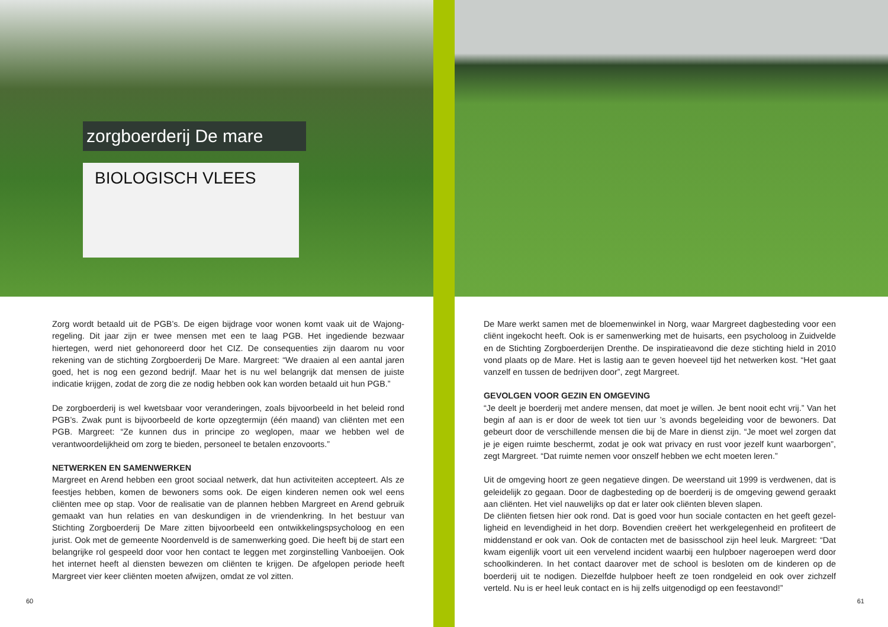zorgboerderij De mare
BIOLOGISCH VLEES
Zorg wordt betaald uit de PGB’s. De eigen bijdrage voor wonen komt vaak uit de Wajong­regeling. Dit jaar zijn er twee mensen met een te laag PGB. Het ingediende bezwaar hiertegen, werd niet gehonoreerd door het CIZ. De consequenties zijn daarom nu voor rekening van de stichting Zorgboerderij De Mare. Margreet: “We draaien al een aantal jaren goed, het is nog een gezond bedrijf. Maar het is nu wel belangrijk dat mensen de juiste indicatie krijgen, zodat de zorg die ze nodig hebben ook kan worden betaald uit hun PGB.”
De zorgboerderij is wel kwetsbaar voor veranderingen, zoals bijvoorbeeld in het beleid rond PGB’s. Zwak punt is bijvoorbeeld de korte opzegtermijn (één maand) van cliënten met een PGB. Margreet: “Ze kunnen dus in principe zo weglopen, maar we hebben wel de verantwoordelijk­heid om zorg te bieden, personeel te betalen enzovoorts.”
NETWERKEN EN SAMENWERKEN
Margreet en Arend hebben een groot sociaal netwerk, dat hun activiteiten accepteert. Als ze feestjes hebben, komen de bewoners soms ook. De eigen kinderen nemen ook wel eens cliënten mee op stap. Voor de realisatie van de plannen hebben Margreet en Arend gebruik gemaakt van hun relaties en van deskundigen in de vriendenkring. In het bestuur van Stichting Zorgboerderij De Mare zitten bijvoorbeeld een ontwikkelingspsy­choloog en een jurist. Ook met de gemeente Noordenveld is de samenwerking goed. Die heeft bij de start een belangrijke rol gespeeld door voor hen contact te leggen met zorgin­stelling Vanboeijen. Ook het internet heeft al diensten bewezen om cliënten te krijgen. De afgelopen periode heeft Margreet vier keer cliënten moeten afwijzen, omdat ze vol zitten.
60
De Mare werkt samen met de bloemenwinkel in Norg, waar Margreet dagbesteding voor een cliënt ingekocht heeft. Ook is er samenwerking met de huisarts, een psycholoog in Zuidvelde en de Stichting Zorgboerderijen Drenthe. De inspiratieavond die deze stichting hield in 2010 vond plaats op de Mare. Het is lastig aan te geven hoeveel tijd het netwerken kost. “Het gaat vanzelf en tussen de bedrijven door”, zegt Margreet.
GEVOLGEN VOOR GEZIN EN OMGEVING
“Je deelt je boerderij met andere mensen, dat moet je willen. Je bent nooit echt vrij.” Van het begin af aan is er door de week tot tien uur ’s avonds begeleiding voor de bewoners. Dat gebeurt door de verschillende mensen die bij de Mare in dienst zijn. “Je moet wel zorgen dat je je eigen ruimte beschermt, zodat je ook wat privacy en rust voor jezelf kunt waarborgen”, zegt Margreet. “Dat ruimte nemen voor onszelf hebben we echt moeten leren.”
Uit de omgeving hoort ze geen negatieve dingen. De weerstand uit 1999 is verdwenen, dat is geleidelijk zo gegaan. Door de dagbesteding op de boerderij is de omgeving gewend geraakt aan cliënten. Het viel nauwelijks op dat er later ook cliënten bleven slapen.
De cliënten fietsen hier ook rond. Dat is goed voor hun sociale contacten en het geeft gezel­ligheid en levendigheid in het dorp. Bovendien creëert het werkgelegenheid en profiteert de middenstand er ook van. Ook de contacten met de basisschool zijn heel leuk. Margreet: “Dat kwam eigenlijk voort uit een vervelend incident waarbij een hulpboer nageroepen werd door schoolkinderen. In het contact daarover met de school is besloten om de kinderen op de boer­derij uit te nodigen. Diezelfde hulpboer heeft ze toen rondgeleid en ook over zichzelf verteld. Nu is er heel leuk contact en is hij zelfs uitgenodigd op een feestavond!”
61